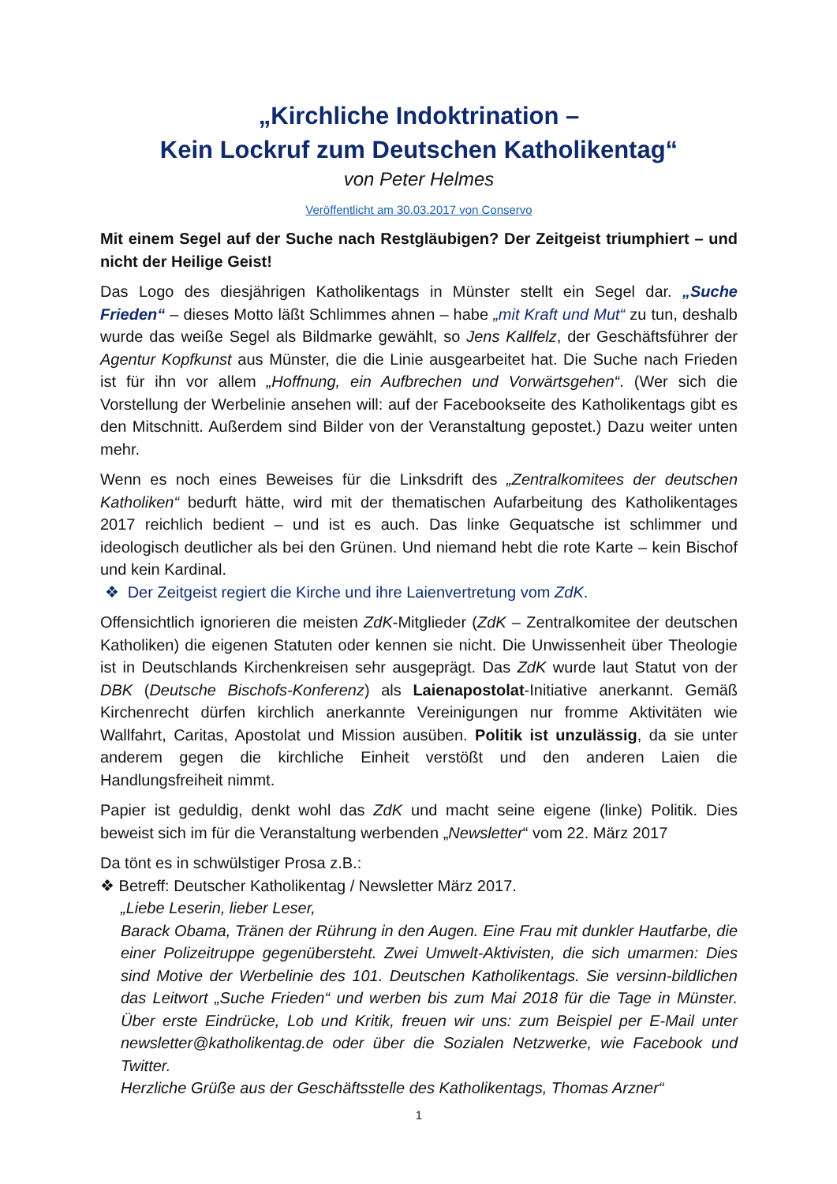„Kirchliche Indoktrination –
Kein Lockruf zum Deutschen Katholikentag“
von Peter Helmes
Veröffentlicht am 30.03.2017 von Conservo
Mit einem Segel auf der Suche nach Restgläubigen? Der Zeitgeist triumphiert – und nicht der Heilige Geist!
Das Logo des diesjährigen Katholikentags in Münster stellt ein Segel dar. „Suche Frieden“ – dieses Motto läßt Schlimmes ahnen – habe „mit Kraft und Mut“ zu tun, deshalb wurde das weiße Segel als Bildmarke gewählt, so Jens Kallfelz, der Geschäftsführer der Agentur Kopfkunst aus Münster, die die Linie ausgearbeitet hat. Die Suche nach Frieden ist für ihn vor allem „Hoffnung, ein Aufbrechen und Vorwärtsgehen“. (Wer sich die Vorstellung der Werbelinie ansehen will: auf der Facebookseite des Katholikentags gibt es den Mitschnitt. Außerdem sind Bilder von der Veranstaltung gepostet.) Dazu weiter unten mehr.
Wenn es noch eines Beweises für die Linksdrift des „Zentralkomitees der deutschen Katholiken“ bedurft hätte, wird mit der thematischen Aufarbeitung des Katholikentages 2017 reichlich bedient – und ist es auch. Das linke Gequatsche ist schlimmer und ideologisch deutlicher als bei den Grünen. Und niemand hebt die rote Karte – kein Bischof und kein Kardinal.
❖ Der Zeitgeist regiert die Kirche und ihre Laienvertretung vom ZdK.
Offensichtlich ignorieren die meisten ZdK-Mitglieder (ZdK – Zentralkomitee der deutschen Katholiken) die eigenen Statuten oder kennen sie nicht. Die Unwissenheit über Theologie ist in Deutschlands Kirchenkreisen sehr ausgeprägt. Das ZdK wurde laut Statut von der DBK (Deutsche Bischofs-Konferenz) als Laienapostolat-Initiative anerkannt. Gemäß Kirchenrecht dürfen kirchlich anerkannte Vereinigungen nur fromme Aktivitäten wie Wallfahrt, Caritas, Apostolat und Mission ausüben. Politik ist unzulässig, da sie unter anderem gegen die kirchliche Einheit verstößt und den anderen Laien die Handlungsfreiheit nimmt.
Papier ist geduldig, denkt wohl das ZdK und macht seine eigene (linke) Politik. Dies beweist sich im für die Veranstaltung werbenden „Newsletter“ vom 22. März 2017
Da tönt es in schwülstiger Prosa z.B.:
❖ Betreff: Deutscher Katholikentag / Newsletter März 2017.
„Liebe Leserin, lieber Leser,
Barack Obama, Tränen der Rührung in den Augen. Eine Frau mit dunkler Hautfarbe, die einer Polizeitruppe gegenübersteht. Zwei Umwelt-Aktivisten, die sich umarmen: Dies sind Motive der Werbelinie des 101. Deutschen Katholikentags. Sie versinn-bildlichen das Leitwort „Suche Frieden“ und werben bis zum Mai 2018 für die Tage in Münster. Über erste Eindrücke, Lob und Kritik, freuen wir uns: zum Beispiel per E-Mail unter newsletter@katholikentag.de oder über die Sozialen Netzwerke, wie Facebook und Twitter.
Herzliche Grüße aus der Geschäftsstelle des Katholikentags, Thomas Arzner“
1